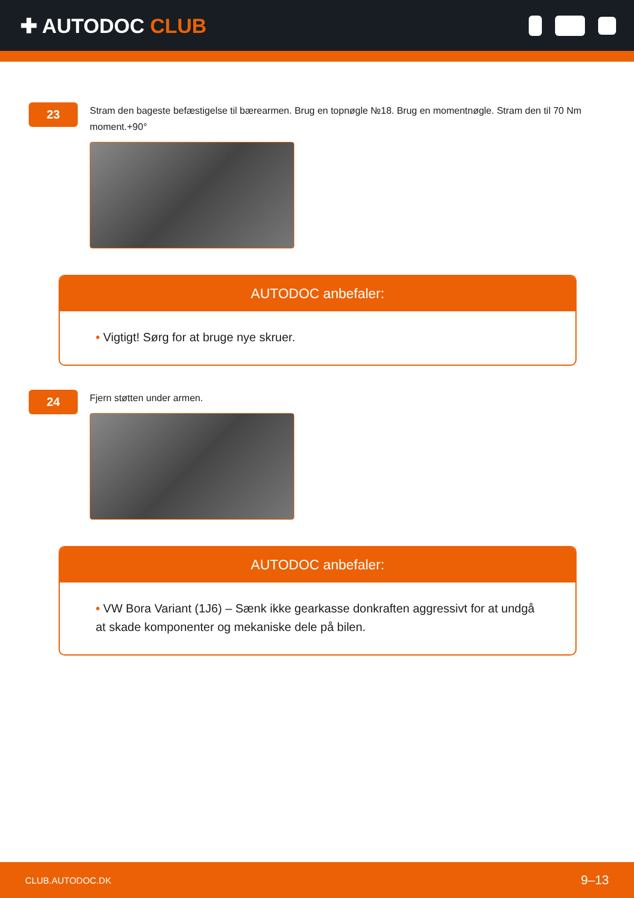✚ AUTODOC CLUB
23
Stram den bageste befæstigelse til bærearmen. Brug en topnøgle №18. Brug en momentnøgle. Stram den til 70 Nm moment.+90°
AUTODOC anbefaler:
• Vigtigt! Sørg for at bruge nye skruer.
24
Fjern støtten under armen.
AUTODOC anbefaler:
• VW Bora Variant (1J6) – Sænk ikke gearkasse donkraften aggressivt for at undgå at skade komponenter og mekaniske dele på bilen.
CLUB.AUTODOC.DK 9–13